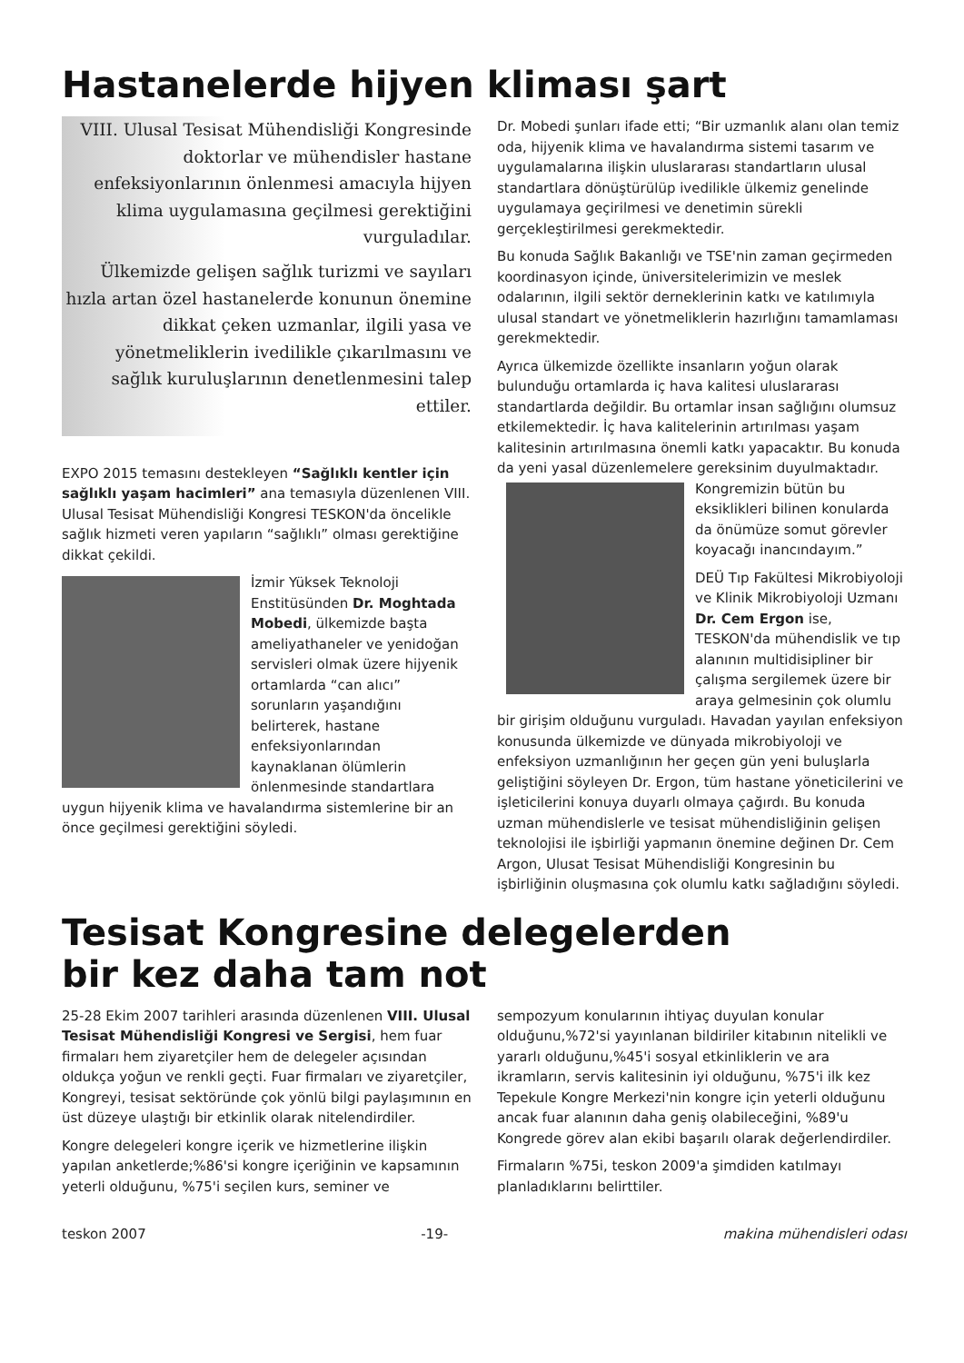Hastanelerde hijyen kliması şart
VIII. Ulusal Tesisat Mühendisliği Kongresinde doktorlar ve mühendisler hastane enfeksiyonlarının önlenmesi amacıyla hijyen klima uygulamasına geçilmesi gerektiğini vurguladılar.
Ülkemizde gelişen sağlık turizmi ve sayıları hızla artan özel hastanelerde konunun önemine dikkat çeken uzmanlar, ilgili yasa ve yönetmeliklerin ivedilikle çıkarılmasını ve sağlık kuruluşlarının denetlenmesini talep ettiler.
EXPO 2015 temasını destekleyen “Sağlıklı kentler için sağlıklı yaşam hacimleri” ana temasıyla düzenlenen VIII. Ulusal Tesisat Mühendisliği Kongresi TESKON'da öncelikle sağlık hizmeti veren yapıların “sağlıklı” olması gerektiğine dikkat çekildi.
İzmir Yüksek Teknoloji Enstitüsünden Dr. Moghtada Mobedi, ülkemizde başta ameliyathaneler ve yenidoğan servisleri olmak üzere hijyenik ortamlarda “can alıcı” sorunların yaşandığını belirterek, hastane enfeksiyonlarından kaynaklanan ölümlerin önlenmesinde standartlara uygun hijyenik klima ve havalandırma sistemlerine bir an önce geçilmesi gerektiğini söyledi.
Dr. Mobedi şunları ifade etti; “Bir uzmanlık alanı olan temiz oda, hijyenik klima ve havalandırma sistemi tasarım ve uygulamalarına ilişkin uluslararası standartların ulusal standartlara dönüştürülüp ivedilikle ülkemiz genelinde uygulamaya geçirilmesi ve denetimin sürekli gerçekleştirilmesi gerekmektedir.
Bu konuda Sağlık Bakanlığı ve TSE'nin zaman geçirmeden koordinasyon içinde, üniversitelerimizin ve meslek odalarının, ilgili sektör derneklerinin katkı ve katılımıyla ulusal standart ve yönetmeliklerin hazırlığını tamamlaması gerekmektedir.
Ayrıca ülkemizde özellikte insanların yoğun olarak bulunduğu ortamlarda iç hava kalitesi uluslararası standartlarda değildir. Bu ortamlar insan sağlığını olumsuz etkilemektedir. İç hava kalitelerinin artırılması yaşam kalitesinin artırılmasına önemli katkı yapacaktır. Bu konuda da yeni yasal düzenlemelere gereksinim duyulmaktadır. Kongremizin bütün bu eksiklikleri bilinen konularda da önümüze somut görevler koyacağı inancındayım.”
DEÜ Tıp Fakültesi Mikrobiyoloji ve Klinik Mikrobiyoloji Uzmanı Dr. Cem Ergon ise, TESKON'da mühendislik ve tıp alanının multidisipliner bir çalışma sergilemek üzere bir araya gelmesinin çok olumlu bir girişim olduğunu vurguladı. Havadan yayılan enfeksiyon konusunda ülkemizde ve dünyada mikrobiyoloji ve enfeksiyon uzmanlığının her geçen gün yeni buluşlarla geliştiğini söyleyen Dr. Ergon, tüm hastane yöneticilerini ve işleticilerini konuya duyarlı olmaya çağırdı. Bu konuda uzman mühendislerle ve tesisat mühendisliğinin gelişen teknolojisi ile işbirliği yapmanın önemine değinen Dr. Cem Argon, Ulusat Tesisat Mühendisliği Kongresinin bu işbirliğinin oluşmasına çok olumlu katkı sağladığını söyledi.
Tesisat Kongresine delegelerden
bir kez daha tam not
25-28 Ekim 2007 tarihleri arasında düzenlenen VIII. Ulusal Tesisat Mühendisliği Kongresi ve Sergisi, hem fuar firmaları hem ziyaretçiler hem de delegeler açısından oldukça yoğun ve renkli geçti. Fuar firmaları ve ziyaretçiler, Kongreyi, tesisat sektöründe çok yönlü bilgi paylaşımının en üst düzeye ulaştığı bir etkinlik olarak nitelendirdiler.
Kongre delegeleri kongre içerik ve hizmetlerine ilişkin yapılan anketlerde;%86'si kongre içeriğinin ve kapsamının yeterli olduğunu, %75'i seçilen kurs, seminer ve
sempozyum konularının ihtiyaç duyulan konular olduğunu,%72'si yayınlanan bildiriler kitabının nitelikli ve yararlı olduğunu,%45'i sosyal etkinliklerin ve ara ikramların, servis kalitesinin iyi olduğunu, %75'i ilk kez Tepekule Kongre Merkezi'nin kongre için yeterli olduğunu ancak fuar alanının daha geniş olabileceğini, %89'u Kongrede görev alan ekibi başarılı olarak değerlendirdiler.
Firmaların %75i, teskon 2009'a şimdiden katılmayı planladıklarını belirttiler.
teskon 2007 -19- makina mühendisleri odası